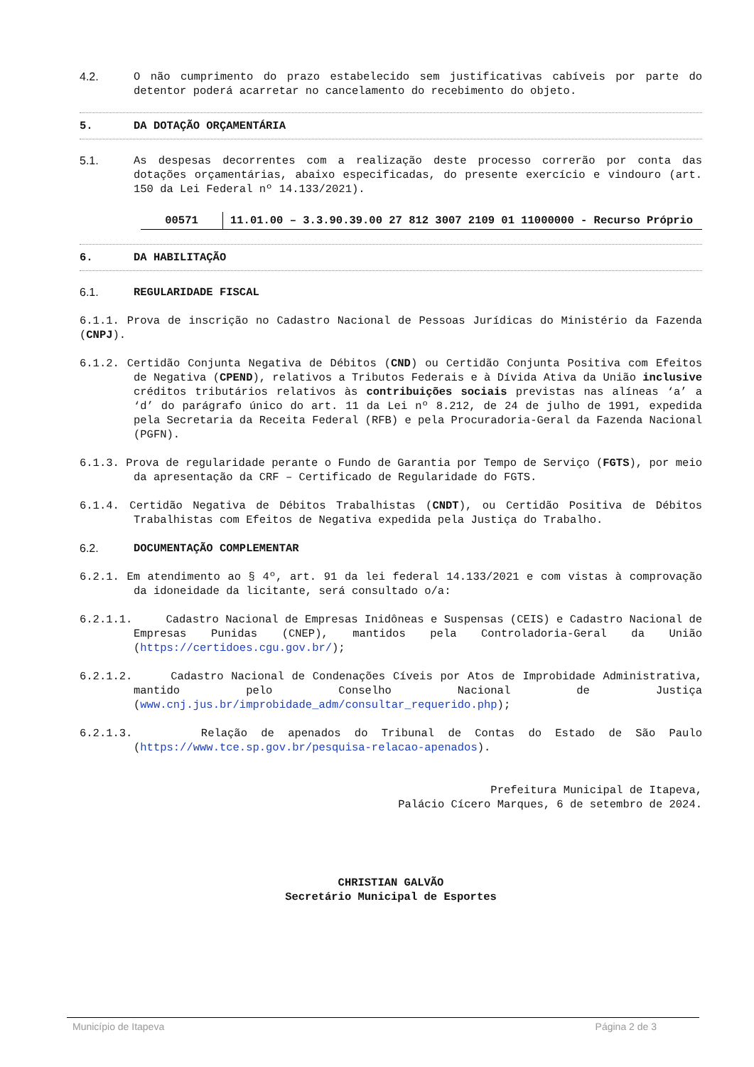4.2. O não cumprimento do prazo estabelecido sem justificativas cabíveis por parte do detentor poderá acarretar no cancelamento do recebimento do objeto.
5. DA DOTAÇÃO ORÇAMENTÁRIA
5.1. As despesas decorrentes com a realização deste processo correrão por conta das dotações orçamentárias, abaixo especificadas, do presente exercício e vindouro (art. 150 da Lei Federal nº 14.133/2021).
| 00571 | 11.01.00 – 3.3.90.39.00 27 812 3007 2109 01 11000000 - Recurso Próprio |
6. DA HABILITAÇÃO
6.1. REGULARIDADE FISCAL
6.1.1. Prova de inscrição no Cadastro Nacional de Pessoas Jurídicas do Ministério da Fazenda (CNPJ).
6.1.2. Certidão Conjunta Negativa de Débitos (CND) ou Certidão Conjunta Positiva com Efeitos de Negativa (CPEND), relativos a Tributos Federais e à Dívida Ativa da União inclusive créditos tributários relativos às contribuições sociais previstas nas alíneas ‘a’ a ‘d’ do parágrafo único do art. 11 da Lei nº 8.212, de 24 de julho de 1991, expedida pela Secretaria da Receita Federal (RFB) e pela Procuradoria-Geral da Fazenda Nacional (PGFN).
6.1.3. Prova de regularidade perante o Fundo de Garantia por Tempo de Serviço (FGTS), por meio da apresentação da CRF – Certificado de Regularidade do FGTS.
6.1.4. Certidão Negativa de Débitos Trabalhistas (CNDT), ou Certidão Positiva de Débitos Trabalhistas com Efeitos de Negativa expedida pela Justiça do Trabalho.
6.2. DOCUMENTAÇÃO COMPLEMENTAR
6.2.1. Em atendimento ao § 4º, art. 91 da lei federal 14.133/2021 e com vistas à comprovação da idoneidade da licitante, será consultado o/a:
6.2.1.1. Cadastro Nacional de Empresas Inidôneas e Suspensas (CEIS) e Cadastro Nacional de Empresas Punidas (CNEP), mantidos pela Controladoria-Geral da União (https://certidoes.cgu.gov.br/);
6.2.1.2. Cadastro Nacional de Condenações Cíveis por Atos de Improbidade Administrativa, mantido pelo Conselho Nacional de Justiça (www.cnj.jus.br/improbidade_adm/consultar_requerido.php);
6.2.1.3. Relação de apenados do Tribunal de Contas do Estado de São Paulo (https://www.tce.sp.gov.br/pesquisa-relacao-apenados).
Prefeitura Municipal de Itapeva,
Palácio Cícero Marques, 6 de setembro de 2024.
CHRISTIAN GALVÃO
Secretário Municipal de Esportes
Município de Itapeva Página 2 de 3